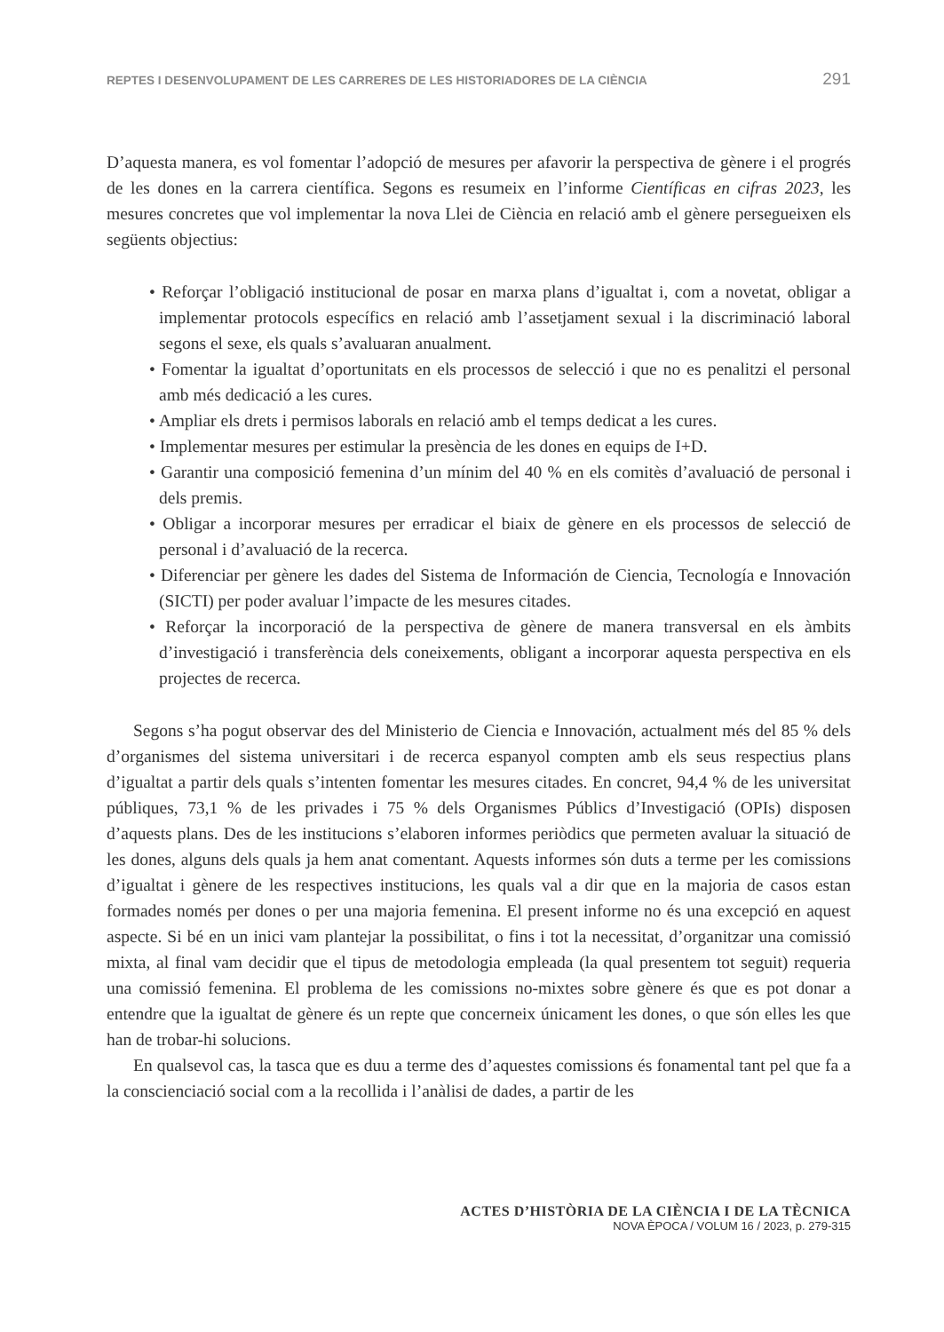REPTES I DESENVOLUPAMENT DE LES CARRERES DE LES HISTORIADORES DE LA CIÈNCIA 291
D’aquesta manera, es vol fomentar l’adopció de mesures per afavorir la perspectiva de gènere i el progrés de les dones en la carrera científica. Segons es resumeix en l’informe Científicas en cifras 2023, les mesures concretes que vol implementar la nova Llei de Ciència en relació amb el gènere persegueixen els següents objectius:
• Reforçar l’obligació institucional de posar en marxa plans d’igualtat i, com a novetat, obligar a implementar protocols específics en relació amb l’assetjament sexual i la discriminació laboral segons el sexe, els quals s’avaluaran anualment.
• Fomentar la igualtat d’oportunitats en els processos de selecció i que no es penalitzi el personal amb més dedicació a les cures.
• Ampliar els drets i permisos laborals en relació amb el temps dedicat a les cures.
• Implementar mesures per estimular la presència de les dones en equips de I+D.
• Garantir una composició femenina d’un mínim del 40 % en els comitès d’avaluació de personal i dels premis.
• Obligar a incorporar mesures per erradicar el biaix de gènere en els processos de selecció de personal i d’avaluació de la recerca.
• Diferenciar per gènere les dades del Sistema de Información de Ciencia, Tecnología e Innovación (SICTI) per poder avaluar l’impacte de les mesures citades.
• Reforçar la incorporació de la perspectiva de gènere de manera transversal en els àmbits d’investigació i transferència dels coneixements, obligant a incorporar aquesta perspectiva en els projectes de recerca.
Segons s’ha pogut observar des del Ministerio de Ciencia e Innovación, actualment més del 85 % dels d’organismes del sistema universitari i de recerca espanyol compten amb els seus respectius plans d’igualtat a partir dels quals s’intenten fomentar les mesures citades. En concret, 94,4 % de les universitat públiques, 73,1 % de les privades i 75 % dels Organismes Públics d’Investigació (OPIs) disposen d’aquests plans. Des de les institucions s’elaboren informes periòdics que permeten avaluar la situació de les dones, alguns dels quals ja hem anat comentant. Aquests informes són duts a terme per les comissions d’igualtat i gènere de les respectives institucions, les quals val a dir que en la majoria de casos estan formades només per dones o per una majoria femenina. El present informe no és una excepció en aquest aspecte. Si bé en un inici vam plantejar la possibilitat, o fins i tot la necessitat, d’organitzar una comissió mixta, al final vam decidir que el tipus de metodologia empleada (la qual presentem tot seguit) requeria una comissió femenina. El problema de les comissions no-mixtes sobre gènere és que es pot donar a entendre que la igualtat de gènere és un repte que concerneix únicament les dones, o que són elles les que han de trobar-hi solucions.
En qualsevol cas, la tasca que es duu a terme des d’aquestes comissions és fonamental tant pel que fa a la conscienciació social com a la recollida i l’anàlisi de dades, a partir de les
ACTES D’HISTÒRIA DE LA CIÈNCIA I DE LA TÈCNICA
NOVA ÈPOCA / VOLUM 16 / 2023, p. 279-315